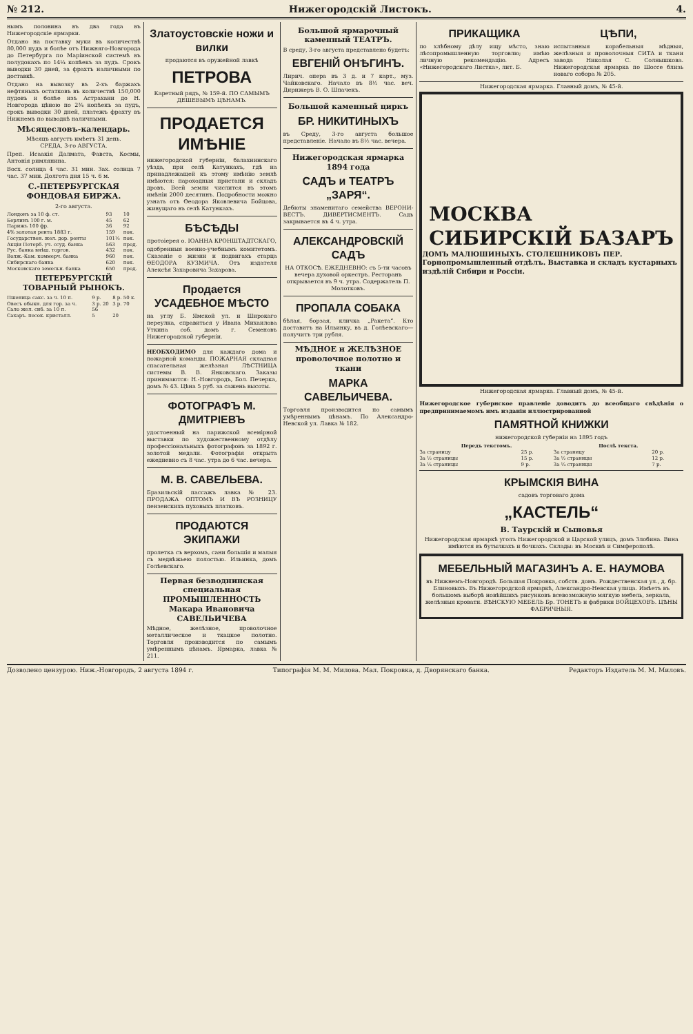№ 212. Нижегородскій Листокъ. 4.
нымъ половина въ два года въ Нижегородскіе ярмарки.
Отдано на поставку муки въ количествѣ 80,000 пудъ и болѣе отъ Нижняго-Новгорода до Петербурга по Маріинской системѣ въ полудокахъ по 14¼ копѣекъ за пудъ. Срокъ выводки 30 дней, за фрахтъ наличными по доставкѣ.
Отдано на вывозку въ 2-хъ баржахъ нефтяныхъ остатковъ въ количествѣ 150,000 пудовъ и болѣе изъ Астрахани до Н. Новгорода цѣною по 2¾ копѣекъ за пудъ, срокъ выводки 30 дней, платежъ фрахту въ Нижнемъ по выводкѣ наличными.
Мѣсяцесловъ-календарь.
Мѣсяцъ августъ имѣетъ 31 день.
СРЕДА, 3-го АВГУСТА.
Преп. Исаакія Далмата, Фавста, Космы, Антонія римлянина.
Восх. солнца 4 час. 31 мин. Зах. солнца 7 час. 37 мин. Долгота дня 15 ч. 6 м.
С.-ПЕТЕРБУРГСКАЯ ФОНДОВАЯ БИРЖА.
2-го августа.
| Лондонъ за 10 ф. ст. | 93 | 10 |
| Берлинъ 100 г. м. | 45 | 62 |
| Парижъ 100 фр. | 36 | 92 |
| 4% золотая рента 1883 г. | 159 | пок. |
| Государствен. жел. дор. ренты | 101½ | пок. |
| Акціи Петерб. уч. ссуд. банка | 563 | прод. |
| Рус. банка внѣш. торгов. | 432 | пок. |
| Волж.-Кам. коммерч. банка | 960 | пок. |
| Сибирскаго банка | 620 | пок. |
| Московскаго земельн. банка | 650 | прод. |
ПЕТЕРБУРГСКІЙ ТОВАРНЫЙ РЫНОКЪ.
| Пшеница сакс. за ч. 10 п. | 9 р. | 8 р. 50 к. |
| Овесъ обыкн. для гор. за ч. | 3 р. 20 | 3 р. 70 |
| Сало жел. сиб. за 10 п. | 56 | |
| Сахаръ. песок. кристалл. | 5 | 20 |
Златоустовскіе ножи и вилки
продаются въ оружейной лавкѣ
ПЕТРОВА
Каретный рядъ, № 159-й. ПО САМЫМЪ ДЕШЕВЫМЪ ЦѢНАМЪ.
ПРОДАЕТСЯ ИМѢНІЕ
нижегородской губерніи, балахнинскаго уѣзда, при селѣ Катункахъ, гдѣ на принадлежащей къ этому имѣнію землѣ имѣются: пароходныя пристани и складъ дровъ. Всей земли числится въ этомъ имѣніи 2000 десятинъ. Подробности можно узнать отъ Ѳеодора Яковлевича Бойцова, живущаго въ селѣ Катункахъ.
БѢСѢДЫ
протоіерея о. ІОАННА КРОНШТАДТСКАГО,
одобренныя военно-учебнымъ комитетомъ. Сказаніе о жизни и подвигахъ старца ѲЕОДОРА КУЗМИЧА. Отъ издателя Алексѣя Захаровича Захарова.
Продается УСАДЕБНОЕ МѢСТО
на углу Б. Ямской ул. и Широкаго переулка, справиться у Ивана Михаилова Уткина соб. домъ г. Семеновъ Нижегородской губерніи.
НЕОБХОДИМО для каждаго дома и пожарной команды. ПОЖАРНАЯ складная спасательная желѣзная ЛѢСТНИЦА системы В. В. Янковскаго. Заказы принимаются: Н.-Новгородъ, Бол. Печерка, домъ № 43. Цѣна 5 руб. за сажень высоты.
ФОТОГРАФЪ М. ДМИТРІЕВЪ
удостоенный на парижской всемірной выставки по художественному отдѣлу профессіональныхъ фотографовъ за 1892 г. золотой медали. Фотографія открыта ежедневно съ 8 час. утра до 6 час. вечера.
М. В. САВЕЛЬЕВА.
Бразильскій пассажъ лавка № 23. ПРОДАЖА ОПТОМЪ И ВЪ РОЗНИЦУ пензенскихъ пуховыхъ платковъ.
ПРОДАЮТСЯ ЭКИПАЖИ
пролетка съ верхомъ, сани большія и малыя съ медвѣжьею полостью. Ильинка, домъ Голѣевскаго.
Первая безводнинская специальная ПРОМЫШЛЕННОСТЬ Макара Ивановича САВЕЛЬИЧЕВА
Мѣдное, желѣзное, проволочное металлическое и ткацкое полотно. Торговля производится по самымъ умѣреннымъ цѣнамъ. Ярмарка, лавка № 211.
Большой ярмарочный каменный ТЕАТРЪ.
В среду, 3-го августа представлено будетъ:
ЕВГЕНІЙ ОНѢГИНЪ.
Лирич. опера въ 3 д. и 7 карт., муз. Чайковскаго. Начало въ 8½ час. веч. Дирижеръ В. О. Шпачекъ.
Большой каменный циркъ
БР. НИКИТИНЫХЪ
въ Среду, 3-го августа большое представленіе. Начало въ 8½ час. вечера.
Нижегородская ярмарка 1894 года
САДЪ и ТЕАТРЪ „ЗАРЯ“.
Дебюты знаменитаго семейства ВЕРОНИ-ВЕСТЪ. ДИВЕРТИСМЕНТЪ. Садъ закрывается въ 4 ч. утра.
АЛЕКСАНДРОВСКІЙ САДЪ
НА ОТКОСѢ. ЕЖЕДНЕВНО: съ 5-ти часовъ вечера духовой оркестръ. Ресторанъ открывается въ 9 ч. утра. Содержатель П. Молотковъ.
ПРОПАЛА СОБАКА
бѣлая, борзая, кличка „Ракета“. Кто доставитъ на Ильинку, въ д. Голѣевскаго—получитъ три рубля.
МѢДНОЕ и ЖЕЛѢЗНОЕ проволочное полотно и ткани
МАРКА САВЕЛЬИЧЕВА.
Торговля производится по самымъ умѣреннымъ цѣнамъ. По Александро-Невской ул. Лавка № 182.
ПРИКАЩИКА
по хлѣбному дѣлу ищу мѣсто, знаю лѣсопромышленную торговлю; имѣю личную рекомендацію. Адресъ «Нижегородскаго Листка», лит. Б.
ЦѢПИ,
испытанныя корабельныя мѣдныя, желѣзныя и проволочныя СИТА и ткани завода Николая С. Солнышкова. Нижегородская ярмарка по Шоссе близь новаго собора № 205.
Нижегородская ярмарка. Главный домъ, № 45-й.
МОСКВА
СИБИРСКІЙ БАЗАРЪ
ДОМЪ МАЛЮШИНЫХЪ. СТОЛЕШНИКОВЪ ПЕР. Горнопромышленный отдѣлъ. Выставка и складъ кустарныхъ издѣлій Сибири и Россіи.
Нижегородская ярмарка. Главный домъ, № 45-й.
Нижегородское губернское правленіе доводитъ до всеобщаго свѣдѣнія о предпринимаемомъ имъ изданіи иллюстрированной
ПАМЯТНОЙ КНИЖКИ
нижегородской губерніи на 1895 годъ
| Передъ текстомъ. | | Послѣ текста. | |
| --- | --- | --- | --- |
| За страницу | 25 р. | За страницу | 20 р. |
| За ½ страницы | 15 р. | За ½ страницы | 12 р. |
| За ¼ страницы | 9 р. | За ¼ страницы | 7 р. |
КРЫМСКІЯ ВИНА
садовъ торговаго дома
„КАСТЕЛЬ“
В. Таурскій и Сыновья
Нижегородская ярмаркѣ уголъ Нижегородской и Царской улицъ, домъ Злобина. Вина имѣются въ бутылкахъ и бочкахъ. Склады: въ Москвѣ и Симферополѣ.
МЕБЕЛЬНЫЙ МАГАЗИНЪ А. Е. НАУМОВА
въ Нижнемъ-Новгородѣ. Большая Покровка, собств. домъ. Рождественская ул., д. бр. Блиновыхъ. Въ Нижегородской ярмаркѣ, Александро-Невская улица. Имѣетъ въ большомъ выборѣ новѣйшихъ рисунковъ всевозможную мягкую мебель, зеркала, желѣзныя кровати. ВѢНСКУЮ МЕБЕЛЬ Бр. ТОНЕТЪ и фабрики ВОЙЦЕХОВЪ. ЦѢНЫ ФАБРИЧНЫЯ.
Дозволено цензурою. Ниж.-Новгородъ, 2 августа 1894 г. Типографія М. М. Милова. Мал. Покровка, д. Дворянскаго банка. Редакторъ Издатель М. М. Миловъ.